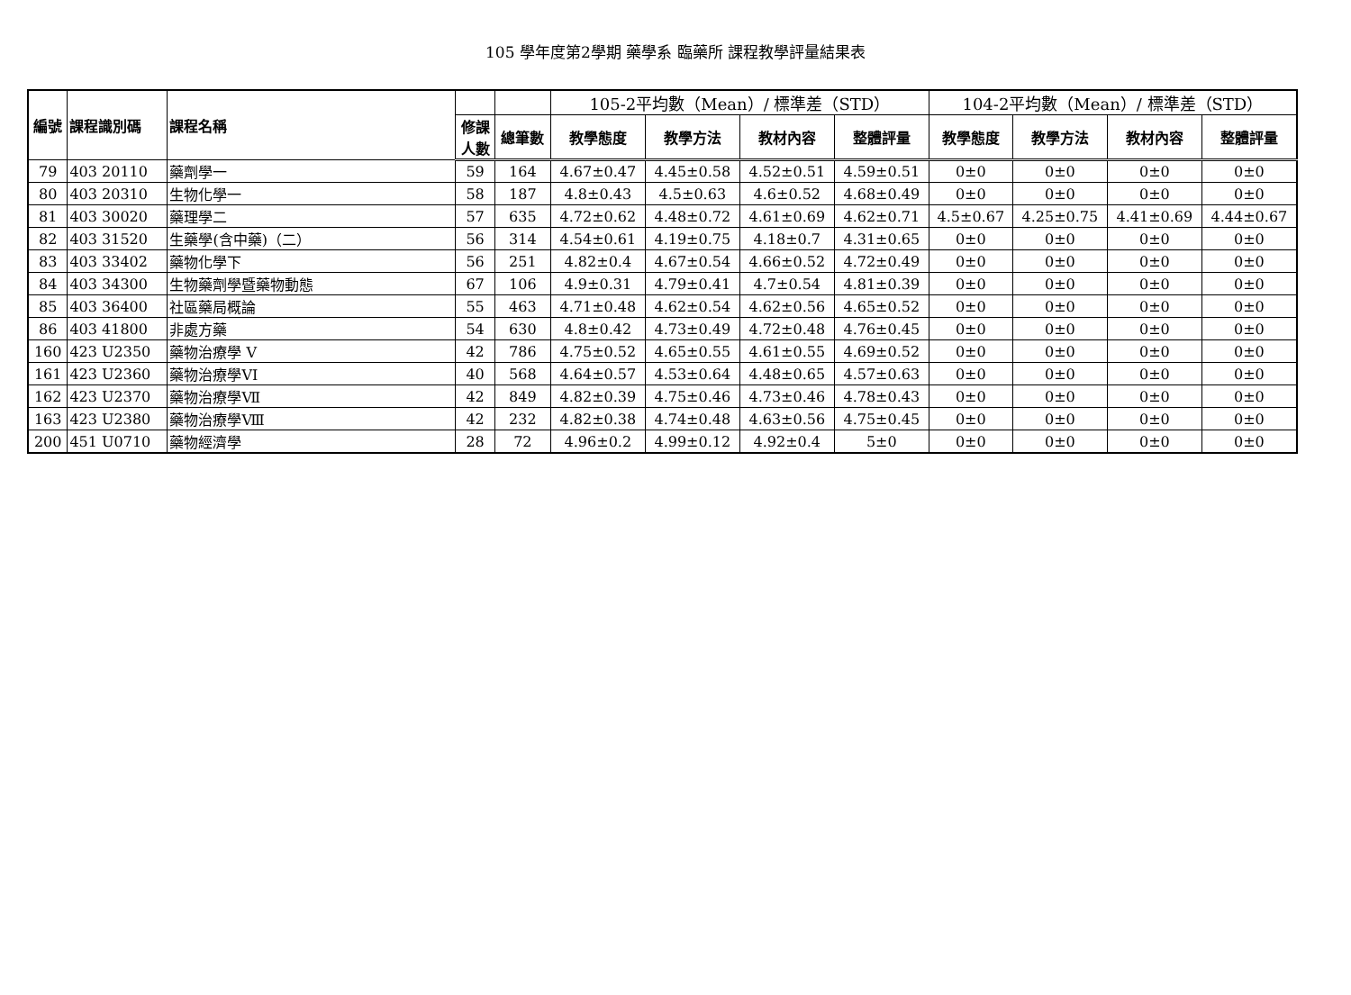105 學年度第2學期 藥學系 臨藥所 課程教學評量結果表
| 編號 | 課程識別碼 | 課程名稱 | | | 105-2平均數（Mean）/ 標準差（STD） | | | | 104-2平均數（Mean）/ 標準差（STD） | | | |
| | | | 修課 人數 | 總筆數 | 教學態度 | 教學方法 | 教材內容 | 整體評量 | 教學態度 | 教學方法 | 教材內容 | 整體評量 |
| 79 | 403 20110 | 藥劑學一 | 59 | 164 | 4.67±0.47 | 4.45±0.58 | 4.52±0.51 | 4.59±0.51 | 0±0 | 0±0 | 0±0 | 0±0 |
| 80 | 403 20310 | 生物化學一 | 58 | 187 | 4.8±0.43 | 4.5±0.63 | 4.6±0.52 | 4.68±0.49 | 0±0 | 0±0 | 0±0 | 0±0 |
| 81 | 403 30020 | 藥理學二 | 57 | 635 | 4.72±0.62 | 4.48±0.72 | 4.61±0.69 | 4.62±0.71 | 4.5±0.67 | 4.25±0.75 | 4.41±0.69 | 4.44±0.67 |
| 82 | 403 31520 | 生藥學(含中藥)（二） | 56 | 314 | 4.54±0.61 | 4.19±0.75 | 4.18±0.7 | 4.31±0.65 | 0±0 | 0±0 | 0±0 | 0±0 |
| 83 | 403 33402 | 藥物化學下 | 56 | 251 | 4.82±0.4 | 4.67±0.54 | 4.66±0.52 | 4.72±0.49 | 0±0 | 0±0 | 0±0 | 0±0 |
| 84 | 403 34300 | 生物藥劑學暨藥物動態 | 67 | 106 | 4.9±0.31 | 4.79±0.41 | 4.7±0.54 | 4.81±0.39 | 0±0 | 0±0 | 0±0 | 0±0 |
| 85 | 403 36400 | 社區藥局概論 | 55 | 463 | 4.71±0.48 | 4.62±0.54 | 4.62±0.56 | 4.65±0.52 | 0±0 | 0±0 | 0±0 | 0±0 |
| 86 | 403 41800 | 非處方藥 | 54 | 630 | 4.8±0.42 | 4.73±0.49 | 4.72±0.48 | 4.76±0.45 | 0±0 | 0±0 | 0±0 | 0±0 |
| 160 | 423 U2350 | 藥物治療學 V | 42 | 786 | 4.75±0.52 | 4.65±0.55 | 4.61±0.55 | 4.69±0.52 | 0±0 | 0±0 | 0±0 | 0±0 |
| 161 | 423 U2360 | 藥物治療學VI | 40 | 568 | 4.64±0.57 | 4.53±0.64 | 4.48±0.65 | 4.57±0.63 | 0±0 | 0±0 | 0±0 | 0±0 |
| 162 | 423 U2370 | 藥物治療學Ⅶ | 42 | 849 | 4.82±0.39 | 4.75±0.46 | 4.73±0.46 | 4.78±0.43 | 0±0 | 0±0 | 0±0 | 0±0 |
| 163 | 423 U2380 | 藥物治療學Ⅷ | 42 | 232 | 4.82±0.38 | 4.74±0.48 | 4.63±0.56 | 4.75±0.45 | 0±0 | 0±0 | 0±0 | 0±0 |
| 200 | 451 U0710 | 藥物經濟學 | 28 | 72 | 4.96±0.2 | 4.99±0.12 | 4.92±0.4 | 5±0 | 0±0 | 0±0 | 0±0 | 0±0 |